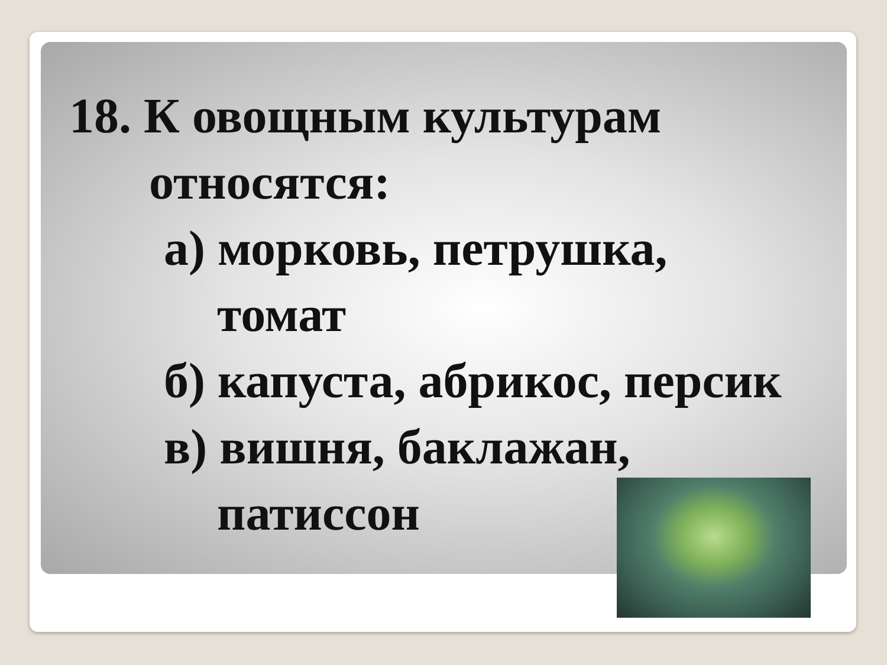18. К овощным культурам
относятся:
а) морковь, петрушка,
томат
б) капуста, абрикос, персик
в) вишня, баклажан,
патиссон